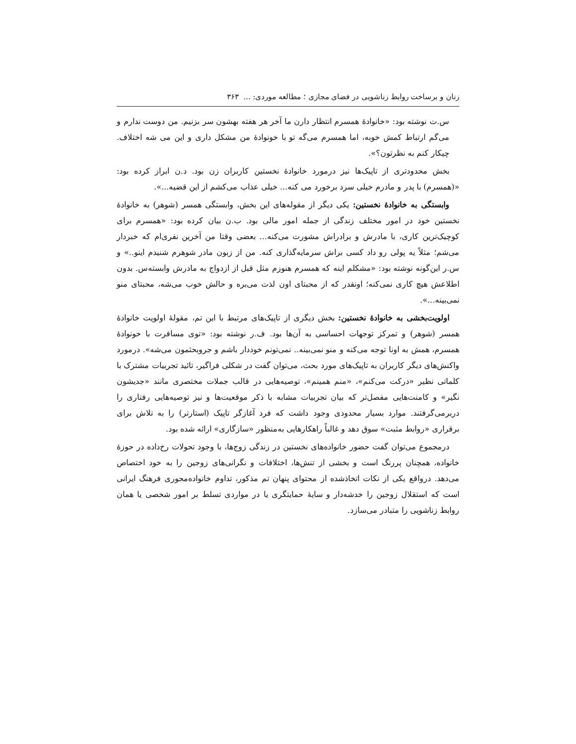زنان و برساخت روابط زناشویی در فضای مجازی ؛ مطالعه موردی: ... ۳۶۳
س.ت نوشته بود: «خانوادهٔ همسرم انتظار دارن ما آخر هر هفته بهشون سر بزنیم. من دوست ندارم و می‌گم ارتباط کمش خوبه، اما همسرم می‌گه تو با خونوادهٔ من مشکل داری و این می شه اختلاف. چیکار کنم به نظرتون؟».
بخش محدودتری از تاپیک‌ها نیز درمورد خانوادهٔ نخستین کاربران زن بود. د.ن ابراز کرده بود: «(همسرم) با پدر و مادرم خیلی سرد برخورد می کنه... خیلی عذاب می‌کشم از این قضیه...».
وابستگی به خانوادهٔ نخستین: یکی دیگر از مقوله‌های این بخش، وابستگی همسر (شوهر) به خانوادهٔ نخستین خود در امور مختلف زندگی از جمله امور مالی بود. ب.ن بیان کرده بود: «همسرم برای کوچیک‌ترین کاری، با مادرش و برادراش مشورت می‌کنه... بعضی وقتا من آخرین نفری‌ام که خبردار می‌شم؛ مثلاً یه پولی رو داد کسی براش سرمایه‌گذاری کنه. من از زبون مادر شوهرم شنیدم اینو..» و س.ر این‌گونه نوشته بود: «مشکلم اینه که همسرم هنوزم مثل قبل از ازدواج به مادرش وابسته‌س. بدون اطلاعش هیچ کاری نمی‌کنه؛ اونقدر که از محبتای اون لذت می‌بره و حالش خوب می‌شه، محبتای منو نمی‌بینه...».
اولویت‌بخشی به خانوادهٔ نخستین: بخش دیگری از تاپیک‌های مرتبط با این تم، مقولهٔ اولویت خانوادهٔ همسر (شوهر) و تمرکز توجهات احساسی به آن‌ها بود. ف.ر نوشته بود: «توی مسافرت با خونوادهٔ همسرم، همش به اونا توجه می‌کنه و منو نمی‌بینه.. نمی‌تونم خوددار باشم و جروبحثمون می‌شه». درمورد واکنش‌های دیگر کاربران به تاپیک‌های مورد بحث، می‌توان گفت در شکلی فراگیر، تائید تجربیات مشترک با کلماتی نظیر «درکت می‌کنم»، «منم همینم»، توصیه‌هایی در قالب جملات مختصری مانند «جدیشون نگیر» و کامنت‌هایی مفصل‌تر که بیان تجربیات مشابه با ذکر موقعیت‌ها و نیز توصیه‌هایی رفتاری را دربرمی‌گرفتند. موارد بسیار محدودی وجود داشت که فرد آغازگر تاپیک (استارتر) را به تلاش برای برقراری «روابط مثبت» سوق دهد و غالباً راهکارهایی به‌منظور «سازگاری» ارائه شده بود.
درمجموع می‌توان گفت حضور خانواده‌های نخستین در زندگی زوج‌ها، با وجود تحولات رخ‌داده در حوزهٔ خانواده، همچنان پررنگ است و بخشی از تنش‌ها، اختلافات و نگرانی‌های زوجین را به خود اختصاص می‌دهد. درواقع یکی از نکات اتخاذشده از محتوای پنهان تم مذکور، تداوم خانواده‌محوری فرهنگ ایرانی است که استقلال زوجین را خدشه‌دار و سایهٔ حمایتگری یا در مواردی تسلط بر امور شخصی یا همان روابط زناشویی را متبادر می‌سازد.